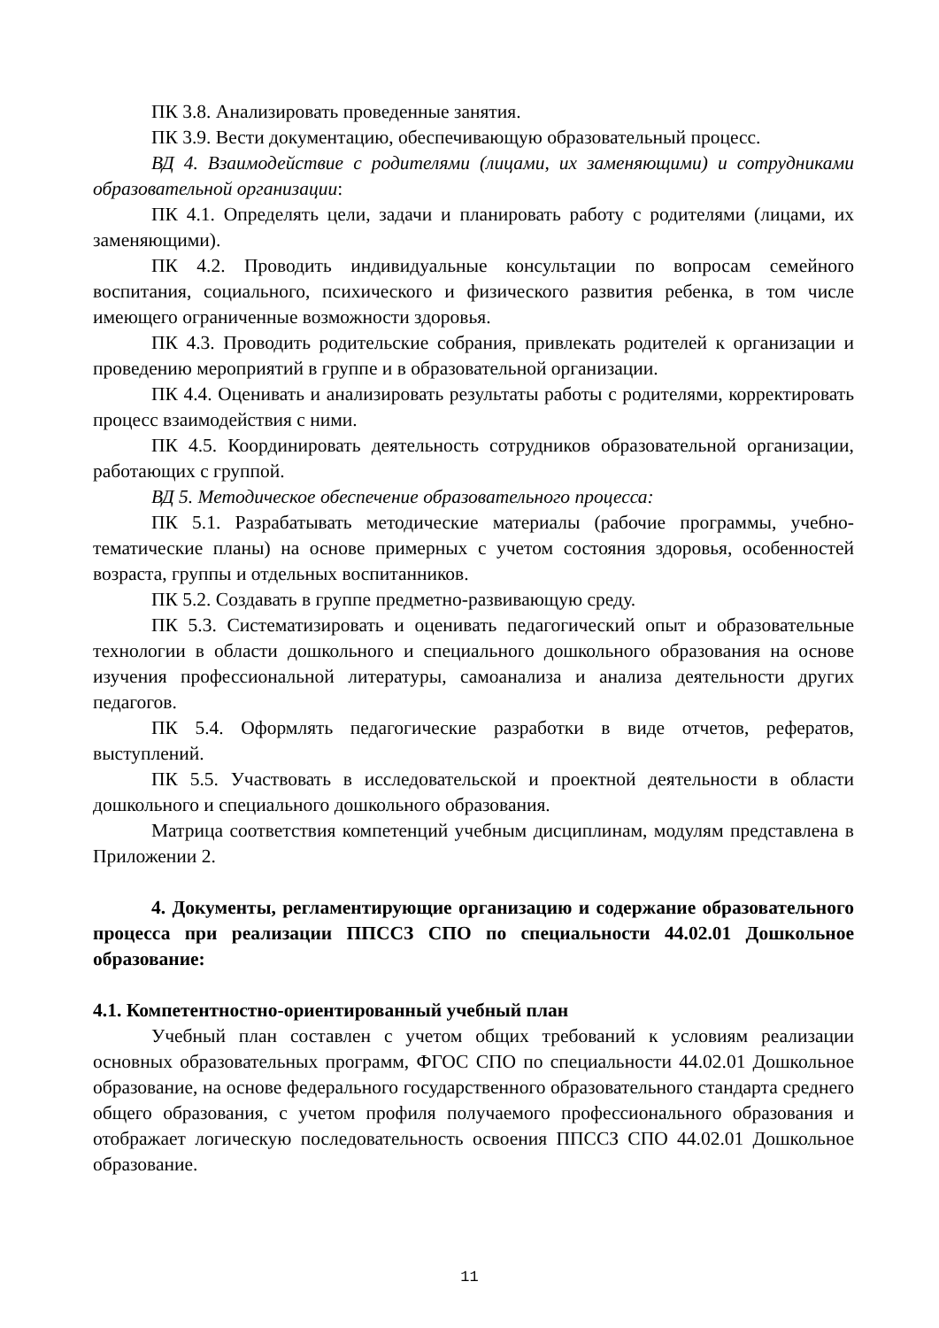ПК 3.8. Анализировать проведенные занятия.
ПК 3.9. Вести документацию, обеспечивающую образовательный процесс.
ВД 4. Взаимодействие с родителями (лицами, их заменяющими) и сотрудниками образовательной организации:
ПК 4.1. Определять цели, задачи и планировать работу с родителями (лицами, их заменяющими).
ПК 4.2. Проводить индивидуальные консультации по вопросам семейного воспитания, социального, психического и физического развития ребенка, в том числе имеющего ограниченные возможности здоровья.
ПК 4.3. Проводить родительские собрания, привлекать родителей к организации и проведению мероприятий в группе и в образовательной организации.
ПК 4.4. Оценивать и анализировать результаты работы с родителями, корректировать процесс взаимодействия с ними.
ПК 4.5. Координировать деятельность сотрудников образовательной организации, работающих с группой.
ВД 5. Методическое обеспечение образовательного процесса:
ПК 5.1. Разрабатывать методические материалы (рабочие программы, учебно-тематические планы) на основе примерных с учетом состояния здоровья, особенностей возраста, группы и отдельных воспитанников.
ПК 5.2. Создавать в группе предметно-развивающую среду.
ПК 5.3. Систематизировать и оценивать педагогический опыт и образовательные технологии в области дошкольного и специального дошкольного образования на основе изучения профессиональной литературы, самоанализа и анализа деятельности других педагогов.
ПК 5.4. Оформлять педагогические разработки в виде отчетов, рефератов, выступлений.
ПК 5.5. Участвовать в исследовательской и проектной деятельности в области дошкольного и специального дошкольного образования.
Матрица соответствия компетенций учебным дисциплинам, модулям представлена в Приложении 2.
4. Документы, регламентирующие организацию и содержание образовательного процесса при реализации ППССЗ СПО по специальности 44.02.01 Дошкольное образование:
4.1. Компетентностно-ориентированный учебный план
Учебный план составлен с учетом общих требований к условиям реализации основных образовательных программ, ФГОС СПО по специальности 44.02.01 Дошкольное образование, на основе федерального государственного образовательного стандарта среднего общего образования, с учетом профиля получаемого профессионального образования и отображает логическую последовательность освоения ППССЗ СПО 44.02.01 Дошкольное образование.
11